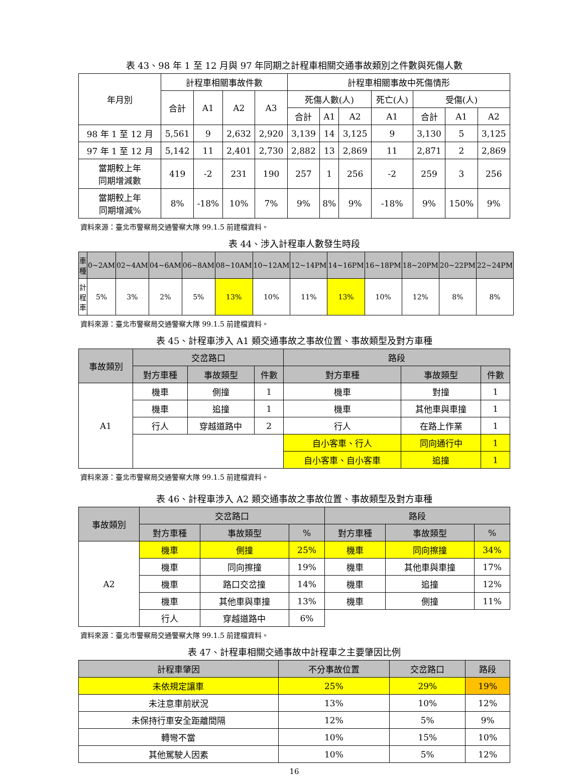表 43、98 年 1 至 12 月與 97 年同期之計程車相關交通事故類別之件數與死傷人數
| 年月別 | 計程車相關事故件數 | | | | 計程車相關事故中死傷情形 | | | | | | |
| | 合計 | A1 | A2 | A3 | 死傷人數(人) | | | 死亡(人) | 受傷(人) | | |
| | | | | | 合計 | A1 | A2 | A1 | 合計 | A1 | A2 |
| 98 年 1 至 12 月 | 5,561 | 9 | 2,632 | 2,920 | 3,139 | 14 | 3,125 | 9 | 3,130 | 5 | 3,125 |
| 97 年 1 至 12 月 | 5,142 | 11 | 2,401 | 2,730 | 2,882 | 13 | 2,869 | 11 | 2,871 | 2 | 2,869 |
| 當期較上年 同期增減數 | 419 | -2 | 231 | 190 | 257 | 1 | 256 | -2 | 259 | 3 | 256 |
| 當期較上年 同期增減% | 8% | -18% | 10% | 7% | 9% | 8% | 9% | -18% | 9% | 150% | 9% |
資料來源：臺北市警察局交通警察大隊 99.1.5 前建檔資料。
表 44、涉入計程車人數發生時段
| 車種 | 0~2AM | 02~4AM | 04~6AM | 06~8AM | 08~10AM | 10~12AM | 12~14PM | 14~16PM | 16~18PM | 18~20PM | 20~22PM | 22~24PM |
| 計程車 | 5% | 3% | 2% | 5% | 13% | 10% | 11% | 13% | 10% | 12% | 8% | 8% |
資料來源：臺北市警察局交通警察大隊 99.1.5 前建檔資料。
表 45、計程車涉入 A1 類交通事故之事故位置、事故類型及對方車種
| 事故類別 | 交岔路口 | | | 路段 | | |
| | 對方車種 | 事故類型 | 件數 | 對方車種 | 事故類型 | 件數 |
| A1 | 機車 | 側撞 | 1 | 機車 | 對撞 | 1 |
| | 機車 | 追撞 | 1 | 機車 | 其他車與車撞 | 1 |
| | 行人 | 穿越道路中 | 2 | 行人 | 在路上作業 | 1 |
| | | | | 自小客車、行人 | 同向通行中 | 1 |
| | | | | 自小客車、自小客車 | 追撞 | 1 |
資料來源：臺北市警察局交通警察大隊 99.1.5 前建檔資料。
表 46、計程車涉入 A2 類交通事故之事故位置、事故類型及對方車種
| 事故類別 | 交岔路口 | | | 路段 | | |
| | 對方車種 | 事故類型 | % | 對方車種 | 事故類型 | % |
| A2 | 機車 | 側撞 | 25% | 機車 | 同向擦撞 | 34% |
| | 機車 | 同向擦撞 | 19% | 機車 | 其他車與車撞 | 17% |
| | 機車 | 路口交岔撞 | 14% | 機車 | 追撞 | 12% |
| | 機車 | 其他車與車撞 | 13% | 機車 | 側撞 | 11% |
| | 行人 | 穿越道路中 | 6% | | | |
資料來源：臺北市警察局交通警察大隊 99.1.5 前建檔資料。
表 47、計程車相關交通事故中計程車之主要肇因比例
| 計程車肇因 | 不分事故位置 | 交岔路口 | 路段 |
| 未依規定讓車 | 25% | 29% | 19% |
| 未注意車前狀況 | 13% | 10% | 12% |
| 未保持行車安全距離間隔 | 12% | 5% | 9% |
| 轉彎不當 | 10% | 15% | 10% |
| 其他駕駛人因素 | 10% | 5% | 12% |
16